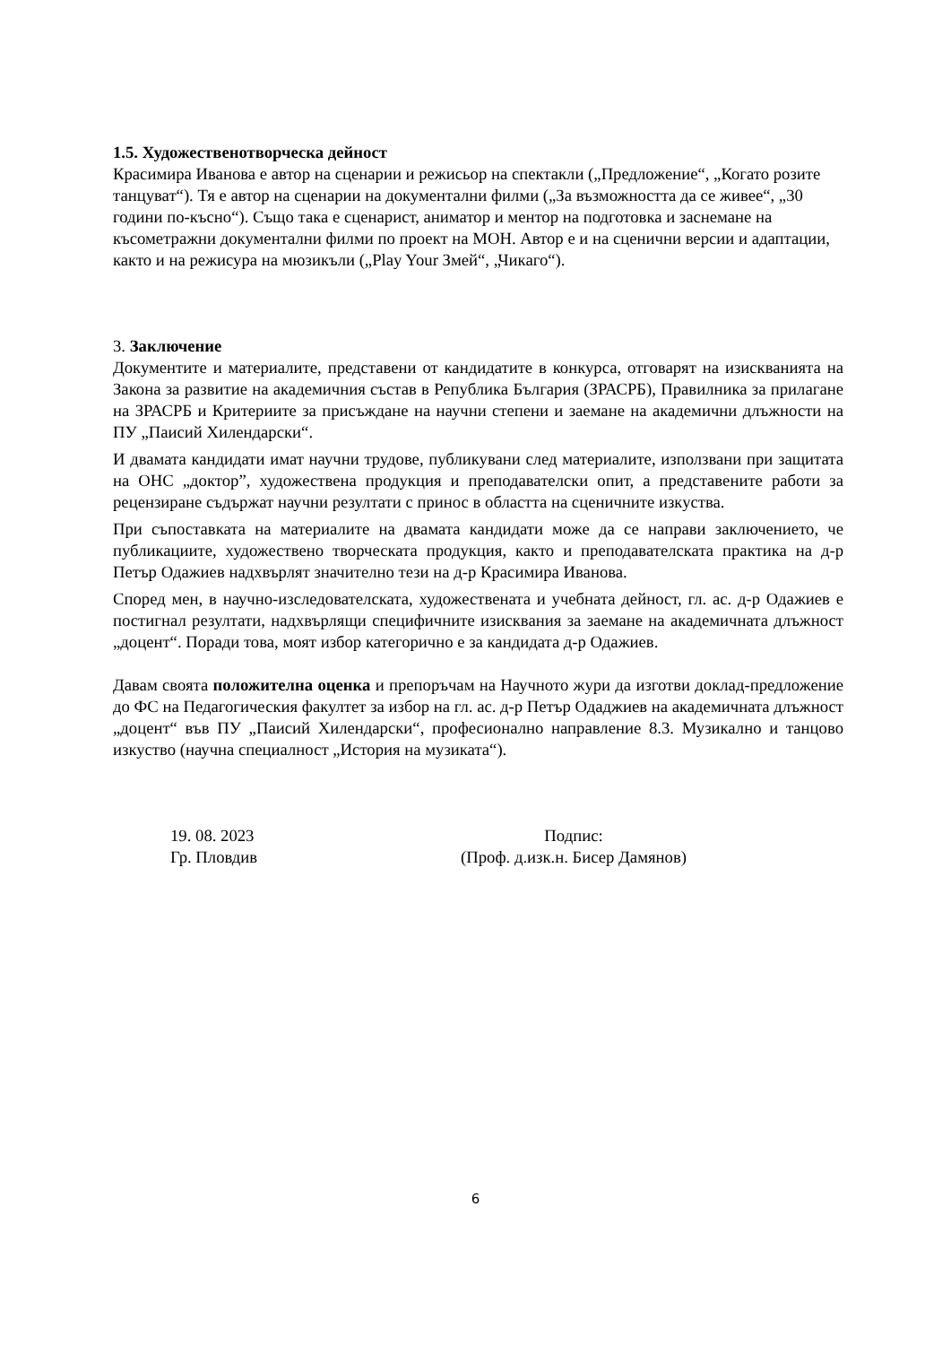1.5. Художественотворческа дейност
Красимира Иванова е автор на сценарии и режисьор на спектакли („Предложение“, „Когато розите танцуват“). Тя е автор на сценарии на документални филми („За възможността да се живее“, „30 години по-късно“). Също така е сценарист, аниматор и ментор на подготовка и заснемане на късометражни документални филми по проект на МОН. Автор е и на сценични версии и адаптации, както и на режисура на мюзикъли („Play Your Змей“, „Чикаго“).
3. Заключение
Документите и материалите, представени от кандидатите в конкурса, отговарят на изискванията на Закона за развитие на академичния състав в Република България (ЗРАСРБ), Правилника за прилагане на ЗРАСРБ и Критериите за присъждане на научни степени и заемане на академични длъжности на ПУ „Паисий Хилендарски“.
И двамата кандидати имат научни трудове, публикувани след материалите, използвани при защитата на ОНС „доктор”, художествена продукция и преподавателски опит, а представените работи за рецензиране съдържат научни резултати с принос в областта на сценичните изкуства.
При съпоставката на материалите на двамата кандидати може да се направи заключението, че публикациите, художествено творческата продукция, както и преподавателската практика на д-р Петър Одажиев надхвърлят значително тези на д-р Красимира Иванова.
Според мен, в научно-изследователската, художествената и учебната дейност, гл. ас. д-р Одажиев е постигнал резултати, надхвърлящи специфичните изисквания за заемане на академичната длъжност „доцент“. Поради това, моят избор категорично е за кандидата д-р Одажиев.
Давам своята положителна оценка и препоръчам на Научното жури да изготви доклад-предложение до ФС на Педагогическия факултет за избор на гл. ас. д-р Петър Одаджиев на академичната длъжност „доцент“ във ПУ „Паисий Хилендарски“, професионално направление 8.3. Музикално и танцово изкуство (научна специалност „История на музиката“).
19. 08. 2023
Гр. Пловдив
Подпис:
(Проф. д.изк.н. Бисер Дамянов)
6